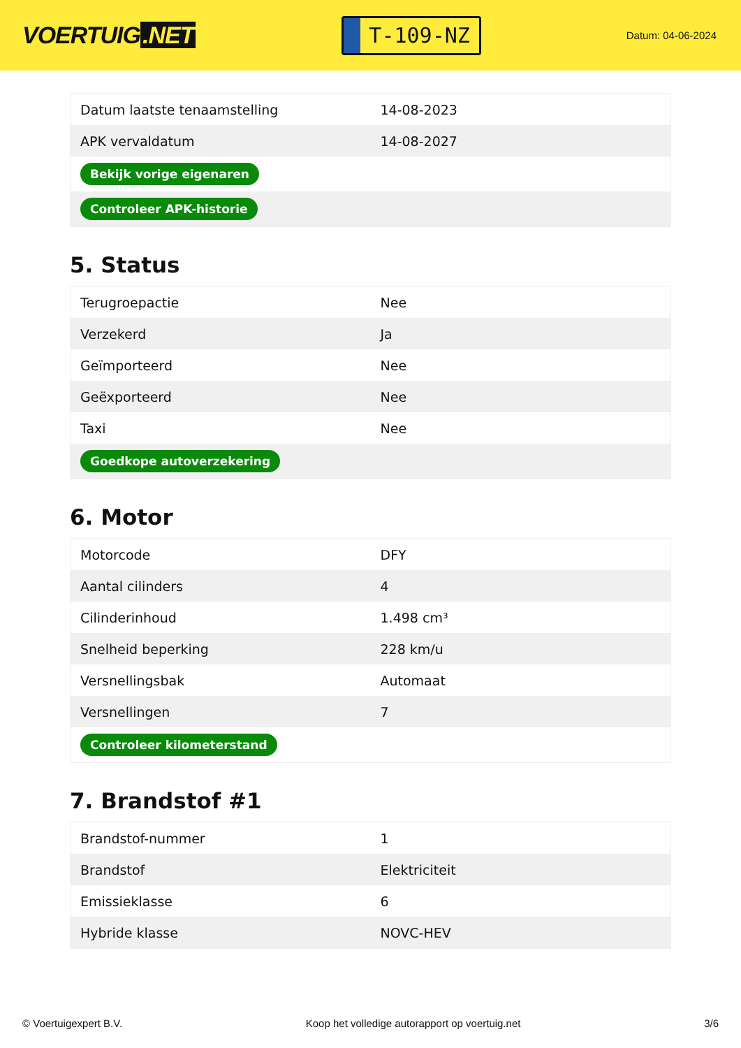VOERTUIG.NET
T-109-NZ
Datum: 04-06-2024
| Datum laatste tenaamstelling | 14-08-2023 |
| APK vervaldatum | 14-08-2027 |
| Bekijk vorige eigenaren | |
| Controleer APK-historie | |
5. Status
| Terugroepactie | Nee |
| Verzekerd | Ja |
| Geïmporteerd | Nee |
| Geëxporteerd | Nee |
| Taxi | Nee |
| Goedkope autoverzekering | |
6. Motor
| Motorcode | DFY |
| Aantal cilinders | 4 |
| Cilinderinhoud | 1.498 cm³ |
| Snelheid beperking | 228 km/u |
| Versnellingsbak | Automaat |
| Versnellingen | 7 |
| Controleer kilometerstand | |
7. Brandstof #1
| Brandstof-nummer | 1 |
| Brandstof | Elektriciteit |
| Emissieklasse | 6 |
| Hybride klasse | NOVC-HEV |
© Voertuigexpert B.V. Koop het volledige autorapport op voertuig.net 3/6